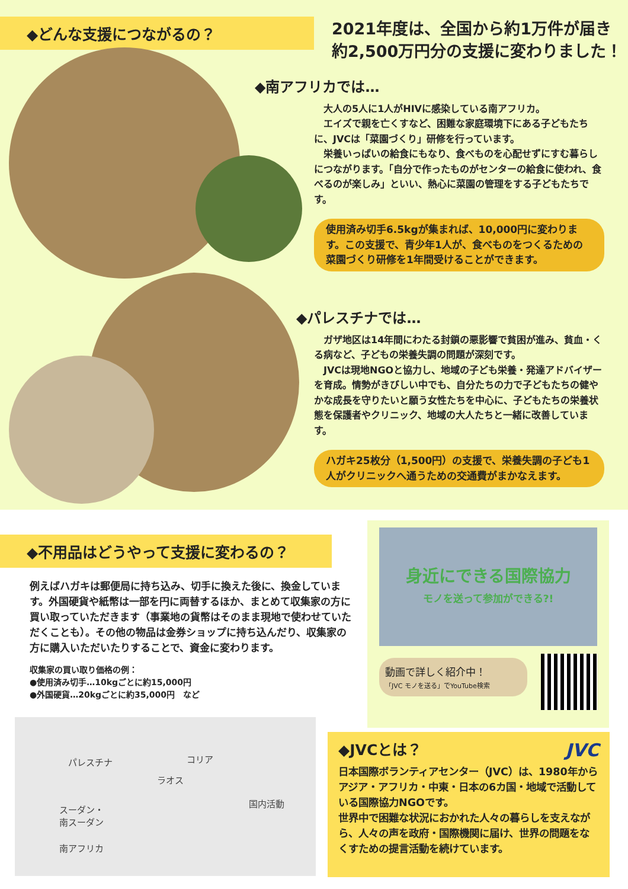◆どんな支援につながるの？
2021年度は、全国から約1万件が届き
約2,500万円分の支援に変わりました！
◆南アフリカでは…
　大人の5人に1人がHIVに感染している南アフリカ。
　エイズで親を亡くすなど、困難な家庭環境下にある子どもたちに、JVCは「菜園づくり」研修を行っています。
　栄養いっぱいの給食にもなり、食べものを心配せずにすむ暮らしにつながります。「自分で作ったものがセンターの給食に使われ、食べるのが楽しみ」といい、熱心に菜園の管理をする子どもたちです。
使用済み切手6.5kgが集まれば、10,000円に変わります。この支援で、青少年1人が、食べものをつくるための菜園づくり研修を1年間受けることができます。
◆パレスチナでは…
　ガザ地区は14年間にわたる封鎖の悪影響で貧困が進み、貧血・くる病など、子どもの栄養失調の問題が深刻です。
　JVCは現地NGOと協力し、地域の子ども栄養・発達アドバイザーを育成。情勢がきびしい中でも、自分たちの力で子どもたちの健やかな成長を守りたいと願う女性たちを中心に、子どもたちの栄養状態を保護者やクリニック、地域の大人たちと一緒に改善しています。
ハガキ25枚分（1,500円）の支援で、栄養失調の子ども1人がクリニックへ通うための交通費がまかなえます。
◆不用品はどうやって支援に変わるの？
例えばハガキは郵便局に持ち込み、切手に換えた後に、換金しています。外国硬貨や紙幣は一部を円に両替するほか、まとめて収集家の方に買い取っていただきます（事業地の貨幣はそのまま現地で使わせていただくことも）。その他の物品は金券ショップに持ち込んだり、収集家の方に購入いただいたりすることで、資金に変わります。
収集家の買い取り価格の例：
●使用済み切手…10kgごとに約15,000円
●外国硬貨…20kgごとに約35,000円　など
パレスチナ コリア
ラオス
国内活動
スーダン・
南スーダン
南アフリカ
身近にできる国際協力
モノを送って参加ができる?!
動画で詳しく紹介中！
「JVC モノを送る」でYouTube検索
◆JVCとは？ JVC
日本国際ボランティアセンター（JVC）は、1980年からアジア・アフリカ・中東・日本の6カ国・地域で活動している国際協力NGOです。
世界中で困難な状況におかれた人々の暮らしを支えながら、人々の声を政府・国際機関に届け、世界の問題をなくすための提言活動を続けています。